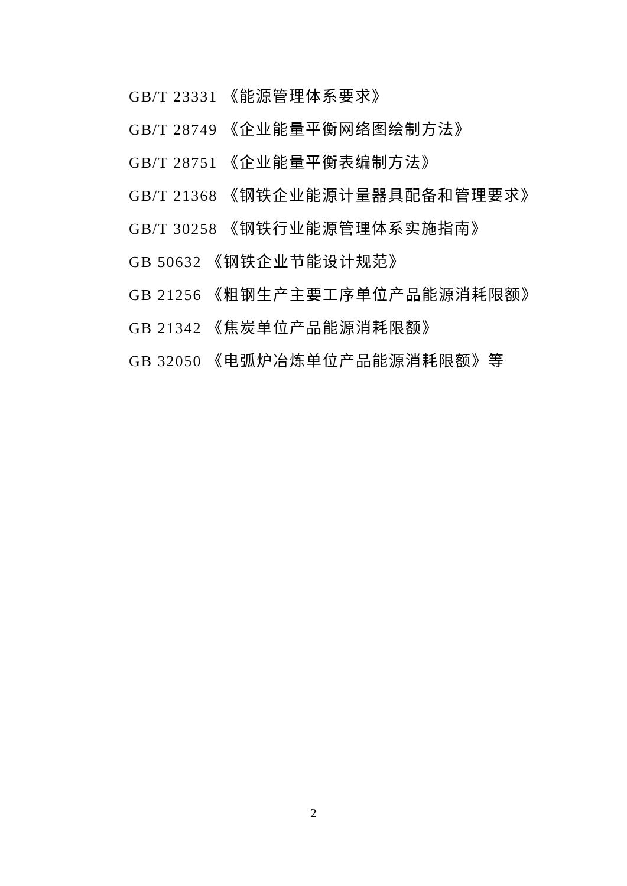GB/T 23331 《能源管理体系要求》
GB/T 28749 《企业能量平衡网络图绘制方法》
GB/T 28751 《企业能量平衡表编制方法》
GB/T 21368 《钢铁企业能源计量器具配备和管理要求》
GB/T 30258 《钢铁行业能源管理体系实施指南》
GB 50632 《钢铁企业节能设计规范》
GB 21256 《粗钢生产主要工序单位产品能源消耗限额》
GB 21342 《焦炭单位产品能源消耗限额》
GB 32050 《电弧炉冶炼单位产品能源消耗限额》等
2